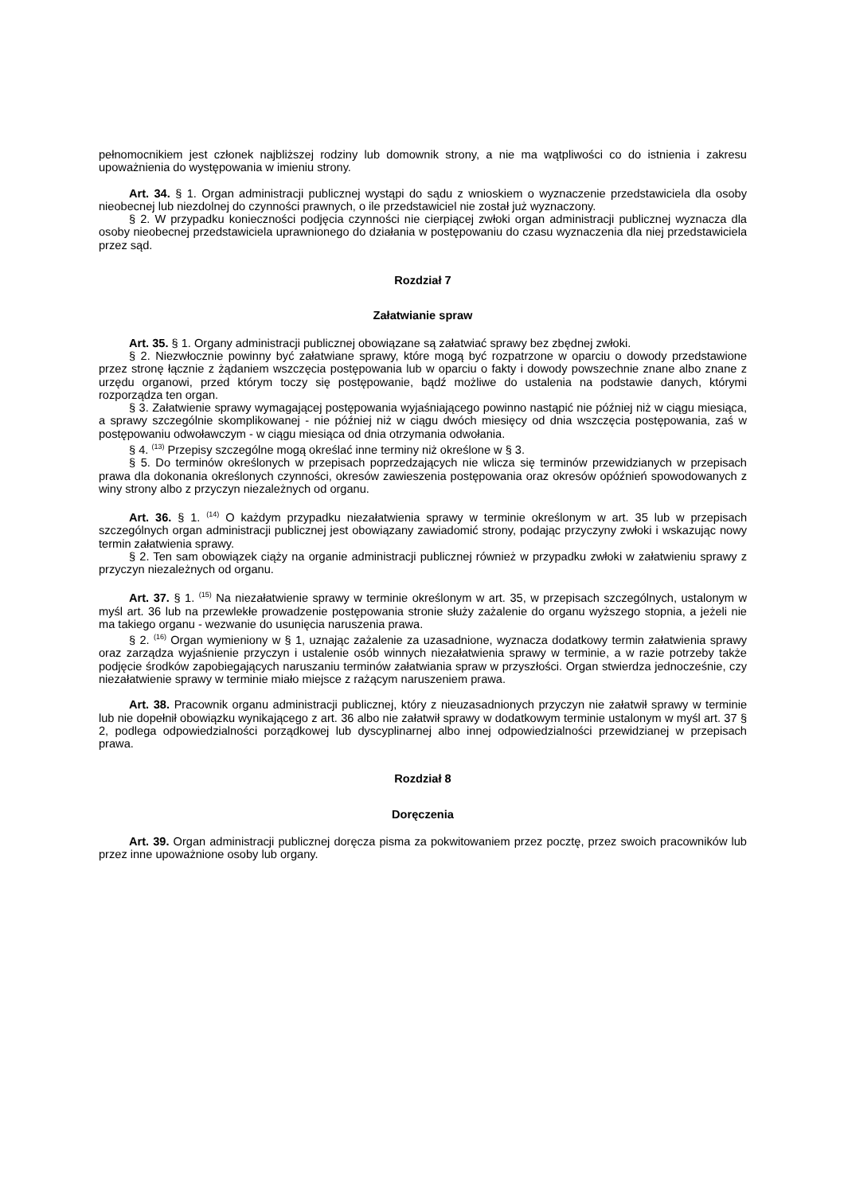pełnomocnikiem jest członek najbliższej rodziny lub domownik strony, a nie ma wątpliwości co do istnienia i zakresu upoważnienia do występowania w imieniu strony.
Art. 34. § 1. Organ administracji publicznej wystąpi do sądu z wnioskiem o wyznaczenie przedstawiciela dla osoby nieobecnej lub niezdolnej do czynności prawnych, o ile przedstawiciel nie został już wyznaczony.
§ 2. W przypadku konieczności podjęcia czynności nie cierpiącej zwłoki organ administracji publicznej wyznacza dla osoby nieobecnej przedstawiciela uprawnionego do działania w postępowaniu do czasu wyznaczenia dla niej przedstawiciela przez sąd.
Rozdział 7
Załatwianie spraw
Art. 35. § 1. Organy administracji publicznej obowiązane są załatwiać sprawy bez zbędnej zwłoki.
§ 2. Niezwłocznie powinny być załatwiane sprawy, które mogą być rozpatrzone w oparciu o dowody przedstawione przez stronę łącznie z żądaniem wszczęcia postępowania lub w oparciu o fakty i dowody powszechnie znane albo znane z urzędu organowi, przed którym toczy się postępowanie, bądź możliwe do ustalenia na podstawie danych, którymi rozporządza ten organ.
§ 3. Załatwienie sprawy wymagającej postępowania wyjaśniającego powinno nastąpić nie później niż w ciągu miesiąca, a sprawy szczególnie skomplikowanej - nie później niż w ciągu dwóch miesięcy od dnia wszczęcia postępowania, zaś w postępowaniu odwoławczym - w ciągu miesiąca od dnia otrzymania odwołania.
§ 4. <sup>(13)</sup> Przepisy szczególne mogą określać inne terminy niż określone w § 3.
§ 5. Do terminów określonych w przepisach poprzedzających nie wlicza się terminów przewidzianych w przepisach prawa dla dokonania określonych czynności, okresów zawieszenia postępowania oraz okresów opóźnień spowodowanych z winy strony albo z przyczyn niezależnych od organu.
Art. 36. § 1. <sup>(14)</sup> O każdym przypadku niezałatwienia sprawy w terminie określonym w art. 35 lub w przepisach szczególnych organ administracji publicznej jest obowiązany zawiadomić strony, podając przyczyny zwłoki i wskazując nowy termin załatwienia sprawy.
§ 2. Ten sam obowiązek ciąży na organie administracji publicznej również w przypadku zwłoki w załatwieniu sprawy z przyczyn niezależnych od organu.
Art. 37. § 1. <sup>(15)</sup> Na niezałatwienie sprawy w terminie określonym w art. 35, w przepisach szczególnych, ustalonym w myśl art. 36 lub na przewlekłe prowadzenie postępowania stronie służy zażalenie do organu wyższego stopnia, a jeżeli nie ma takiego organu - wezwanie do usunięcia naruszenia prawa.
§ 2. <sup>(16)</sup> Organ wymieniony w § 1, uznając zażalenie za uzasadnione, wyznacza dodatkowy termin załatwienia sprawy oraz zarządza wyjaśnienie przyczyn i ustalenie osób winnych niezałatwienia sprawy w terminie, a w razie potrzeby także podjęcie środków zapobiegających naruszaniu terminów załatwiania spraw w przyszłości. Organ stwierdza jednocześnie, czy niezałatwienie sprawy w terminie miało miejsce z rażącym naruszeniem prawa.
Art. 38. Pracownik organu administracji publicznej, który z nieuzasadnionych przyczyn nie załatwił sprawy w terminie lub nie dopełnił obowiązku wynikającego z art. 36 albo nie załatwił sprawy w dodatkowym terminie ustalonym w myśl art. 37 § 2, podlega odpowiedzialności porządkowej lub dyscyplinarnej albo innej odpowiedzialności przewidzianej w przepisach prawa.
Rozdział 8
Doręczenia
Art. 39. Organ administracji publicznej doręcza pisma za pokwitowaniem przez pocztę, przez swoich pracowników lub przez inne upoważnione osoby lub organy.